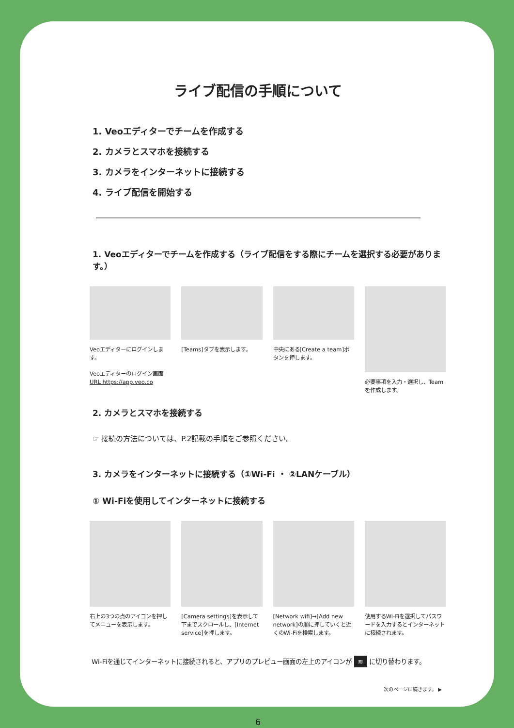ライブ配信の手順について
1. Veoエディターでチームを作成する
2. カメラとスマホを接続する
3. カメラをインターネットに接続する
4. ライブ配信を開始する
1. Veoエディターでチームを作成する（ライブ配信をする際にチームを選択する必要があります。）
Veoエディターにログインします。
Veoエディターのログイン画面
URL https://app.veo.co
[Teams]タブを表示します。 中央にある[Create a team]ボタンを押します。
必要事項を入力・選択し、Teamを作成します。
2. カメラとスマホを接続する
☞ 接続の方法については、P.2記載の手順をご参照ください。
3. カメラをインターネットに接続する（①Wi-Fi ・ ②LANケーブル）
① Wi-Fiを使用してインターネットに接続する
右上の3つの点のアイコンを押してメニューを表示します。
[Camera settings]を表示して下までスクロールし、[Internet service]を押します。
[Network wifi]→[Add new network]の順に押していくと近くのWi-Fiを検索します。
使用するWi-Fiを選択してパスワードを入力するとインターネットに接続されます。
Wi-Fiを通じてインターネットに接続されると、アプリのプレビュー画面の左上のアイコンが ≋ に切り替わります。
次のページに続きます。 ▶
6